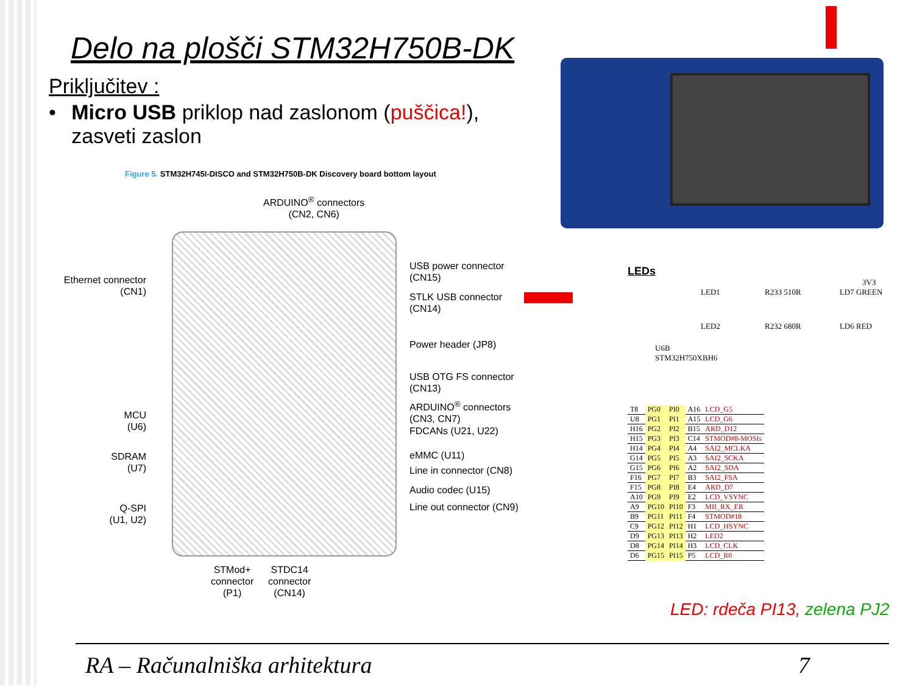Delo na plošči STM32H750B-DK
Priključitev :
• Micro USB priklop nad zaslonom (puščica!), zasveti zaslon
Figure 5. STM32H745I-DISCO and STM32H750B-DK Discovery board bottom layout
ARDUINO<sup>®</sup> connectors
(CN2, CN6)
Ethernet connector
(CN1)
MCU
(U6)
SDRAM
(U7)
Q-SPI
(U1, U2)
USB power connector
(CN15)
STLK USB connector
(CN14)
Power header (JP8)
USB OTG FS connector
(CN13)
ARDUINO<sup>®</sup> connectors
(CN3, CN7)
FDCANs (U21, U22)
eMMC (U11)
Line in connector (CN8)
Audio codec (U15)
Line out connector (CN9)
STMod+
connector
(P1)
STDC14
connector
(CN14)
LEDs
3V3
LED1 R233 510R LD7 GREEN
LED2 R232 680R LD6 RED
U6B
STM32H750XBH6
| T8 | PG0 | PI0 | A16 | LCD_G5 |
| U8 | PG1 | PI1 | A15 | LCD_G6 |
| H16 | PG2 | PI2 | B15 | ARD_D12 |
| H15 | PG3 | PI3 | C14 | STMOD#8-MOSIs |
| H14 | PG4 | PI4 | A4 | SAI2_MCLKA |
| G14 | PG5 | PI5 | A3 | SAI2_SCKA |
| G15 | PG6 | PI6 | A2 | SAI2_SDA |
| F16 | PG7 | PI7 | B3 | SAI2_FSA |
| F15 | PG8 | PI8 | E4 | ARD_D7 |
| A10 | PG9 | PI9 | E2 | LCD_VSYNC |
| A9 | PG10 | PI10 | F3 | MII_RX_ER |
| B9 | PG11 | PI11 | F4 | STMOD#18 |
| C9 | PG12 | PI12 | H1 | LCD_HSYNC |
| D9 | PG13 | PI13 | H2 | LED2 |
| D8 | PG14 | PI14 | H3 | LCD_CLK |
| D6 | PG15 | PI15 | P5 | LCD_R0 |
LED: rdeča PI13, zelena PJ2
RA – Računalniška arhitektura 7